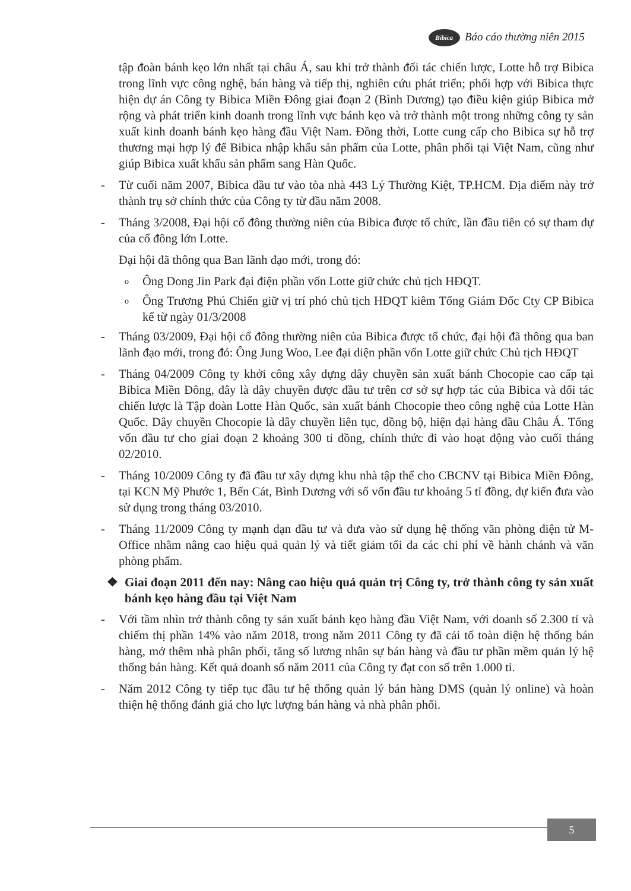Bibica Báo cáo thường niên 2015
tập đoàn bánh kẹo lớn nhất tại châu Á, sau khi trở thành đối tác chiến lược, Lotte hỗ trợ Bibica trong lĩnh vực công nghệ, bán hàng và tiếp thị, nghiên cứu phát triển; phối hợp với Bibica thực hiện dự án Công ty Bibica Miền Đông giai đoạn 2 (Bình Dương) tạo điều kiện giúp Bibica mở rộng và phát triển kinh doanh trong lĩnh vực bánh kẹo và trở thành một trong những công ty sản xuất kinh doanh bánh kẹo hàng đầu Việt Nam. Đồng thời, Lotte cung cấp cho Bibica sự hỗ trợ thương mại hợp lý để Bibica nhập khẩu sản phẩm của Lotte, phân phối tại Việt Nam, cũng như giúp Bibica xuất khẩu sản phẩm sang Hàn Quốc.
- Từ cuối năm 2007, Bibica đầu tư vào tòa nhà 443 Lý Thường Kiệt, TP.HCM. Địa điểm này trở thành trụ sở chính thức của Công ty từ đầu năm 2008.
- Tháng 3/2008, Đại hội cổ đông thường niên của Bibica được tổ chức, lần đầu tiên có sự tham dự của cổ đông lớn Lotte.
Đại hội đã thông qua Ban lãnh đạo mới, trong đó:
o Ông Dong Jin Park đại điện phần vốn Lotte giữ chức chủ tịch HĐQT.
o Ông Trương Phú Chiến giữ vị trí phó chủ tịch HĐQT kiêm Tổng Giám Đốc Cty CP Bibica kể từ ngày 01/3/2008
- Tháng 03/2009, Đại hội cổ đông thường niên của Bibica được tổ chức, đại hội đã thông qua ban lãnh đạo mới, trong đó: Ông Jung Woo, Lee đại diện phần vốn Lotte giữ chức Chủ tịch HĐQT
- Tháng 04/2009 Công ty khởi công xây dựng dây chuyền sản xuất bánh Chocopie cao cấp tại Bibica Miền Đông, đây là dây chuyền được đầu tư trên cơ sở sự hợp tác của Bibica và đối tác chiến lược là Tập đoàn Lotte Hàn Quốc, sản xuất bánh Chocopie theo công nghệ của Lotte Hàn Quốc. Dây chuyền Chocopie là dây chuyền liên tục, đồng bộ, hiện đại hàng đầu Châu Á. Tổng vốn đầu tư cho giai đoạn 2 khoảng 300 tỉ đồng, chính thức đi vào hoạt động vào cuối tháng 02/2010.
- Tháng 10/2009 Công ty đã đầu tư xây dựng khu nhà tập thể cho CBCNV tại Bibica Miền Đông, tại KCN Mỹ Phước 1, Bến Cát, Bình Dương với số vốn đầu tư khoảng 5 tỉ đồng, dự kiến đưa vào sử dụng trong tháng 03/2010.
- Tháng 11/2009 Công ty mạnh dạn đầu tư và đưa vào sử dụng hệ thống văn phòng điện tử M-Office nhằm nâng cao hiệu quả quản lý và tiết giảm tối đa các chi phí về hành chánh và văn phòng phẩm.
❖ Giai đoạn 2011 đến nay: Nâng cao hiệu quả quản trị Công ty, trở thành công ty sản xuất bánh kẹo hàng đầu tại Việt Nam
- Với tầm nhìn trở thành công ty sản xuất bánh kẹo hàng đầu Việt Nam, với doanh số 2.300 tỉ và chiếm thị phần 14% vào năm 2018, trong năm 2011 Công ty đã cải tổ toàn diện hệ thống bán hàng, mở thêm nhà phân phối, tăng số lương nhân sự bán hàng và đầu tư phần mềm quản lý hệ thống bán hàng. Kết quả doanh số năm 2011 của Công ty đạt con số trên 1.000 tỉ.
- Năm 2012 Công ty tiếp tục đầu tư hệ thống quản lý bán hàng DMS (quản lý online) và hoàn thiện hệ thống đánh giá cho lực lượng bán hàng và nhà phân phối.
5